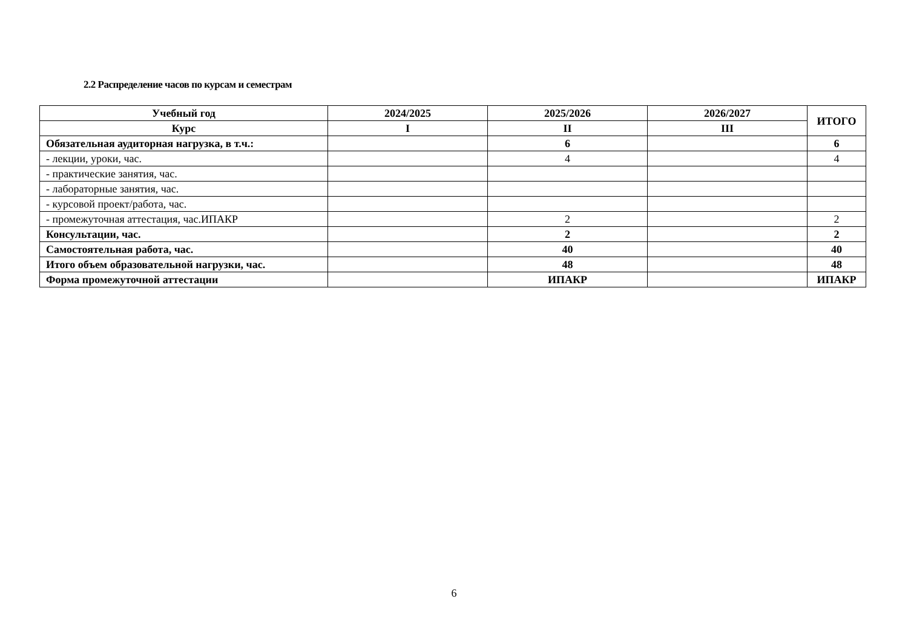2.2 Распределение часов по курсам и семестрам
| Учебный год | 2024/2025 | 2025/2026 | 2026/2027 | ИТОГО |
| --- | --- | --- | --- | --- |
| Курс | I | II | III | |
| Обязательная аудиторная нагрузка, в т.ч.: | | 6 | | 6 |
| - лекции, уроки, час. | | 4 | | 4 |
| - практические занятия, час. | | | | |
| - лабораторные занятия, час. | | | | |
| - курсовой проект/работа, час. | | | | |
| - промежуточная аттестация, час.ИПАКР | | 2 | | 2 |
| Консультации, час. | | 2 | | 2 |
| Самостоятельная работа, час. | | 40 | | 40 |
| Итого объем образовательной нагрузки, час. | | 48 | | 48 |
| Форма промежуточной аттестации | | ИПАКР | | ИПАКР |
6